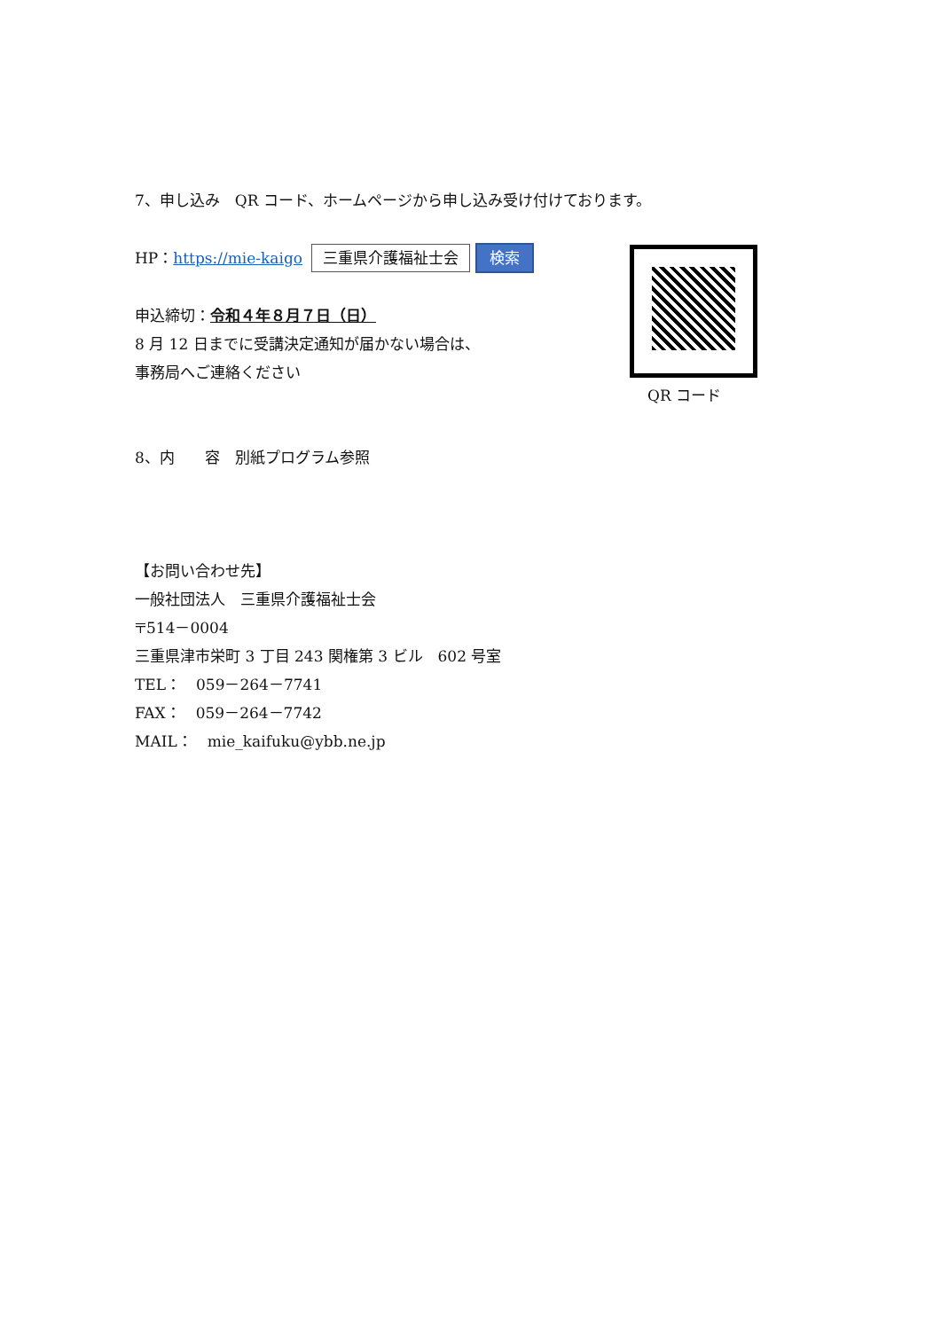7、申し込み　QR コード、ホームページから申し込み受け付けております。
HP：https://mie-kaigo 三重県介護福祉士会 検索
申込締切：令和４年８月７日（日）
8 月 12 日までに受講決定通知が届かない場合は、
事務局へご連絡ください
8、内　　容　別紙プログラム参照
【お問い合わせ先】
一般社団法人　三重県介護福祉士会
〒514－0004
三重県津市栄町 3 丁目 243 関権第 3 ビル　602 号室
TEL：　059－264－7741
FAX：　059－264－7742
MAIL：　mie_kaifuku@ybb.ne.jp
QR コード